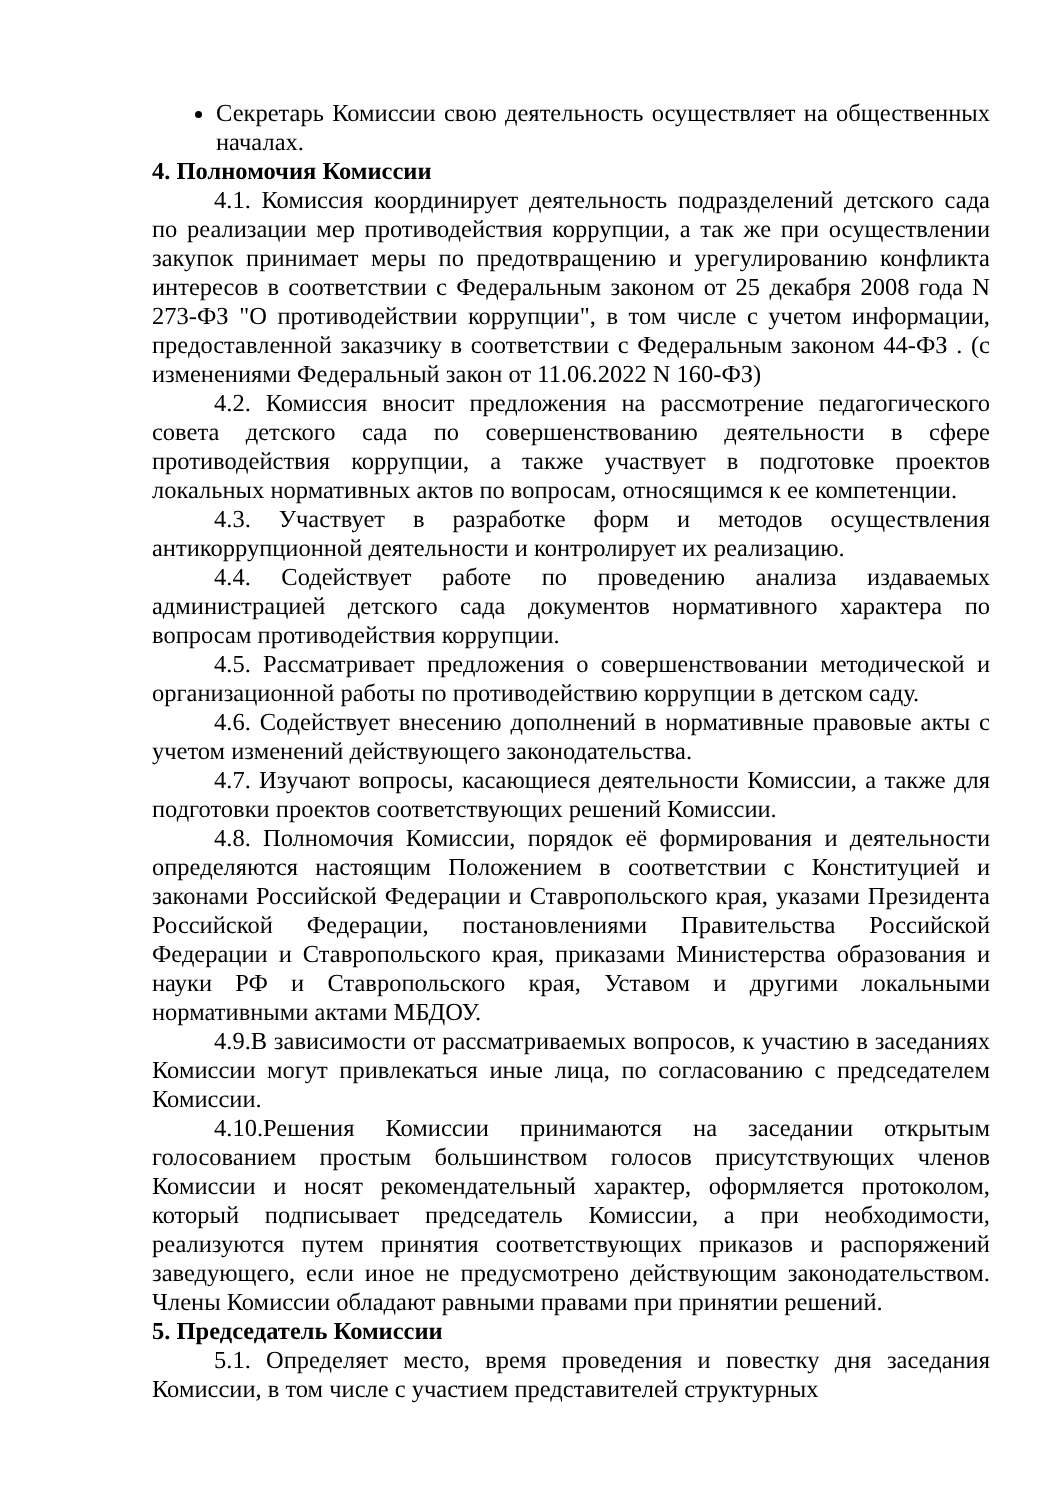Секретарь Комиссии свою деятельность осуществляет на общественных началах.
4. Полномочия Комиссии
4.1. Комиссия координирует деятельность подразделений детского сада по реализации мер противодействия коррупции, а так же при осуществлении закупок принимает меры по предотвращению и урегулированию конфликта интересов в соответствии с Федеральным законом от 25 декабря 2008 года N 273-ФЗ "О противодействии коррупции", в том числе с учетом информации, предоставленной заказчику в соответствии с Федеральным законом 44-ФЗ . (с изменениями Федеральный закон от 11.06.2022 N 160-ФЗ)
4.2. Комиссия вносит предложения на рассмотрение педагогического совета детского сада по совершенствованию деятельности в сфере противодействия коррупции, а также участвует в подготовке проектов локальных нормативных актов по вопросам, относящимся к ее компетенции.
4.3. Участвует в разработке форм и методов осуществления антикоррупционной деятельности и контролирует их реализацию.
4.4. Содействует работе по проведению анализа издаваемых администрацией детского сада документов нормативного характера по вопросам противодействия коррупции.
4.5. Рассматривает предложения о совершенствовании методической и организационной работы по противодействию коррупции в детском саду.
4.6. Содействует внесению дополнений в нормативные правовые акты с учетом изменений действующего законодательства.
4.7. Изучают вопросы, касающиеся деятельности Комиссии, а также для подготовки проектов соответствующих решений Комиссии.
4.8. Полномочия Комиссии, порядок её формирования и деятельности определяются настоящим Положением в соответствии с Конституцией и законами Российской Федерации и Ставропольского края, указами Президента Российской Федерации, постановлениями Правительства Российской Федерации и Ставропольского края, приказами Министерства образования и науки РФ и Ставропольского края, Уставом и другими локальными нормативными актами МБДОУ.
4.9.В зависимости от рассматриваемых вопросов, к участию в заседаниях Комиссии могут привлекаться иные лица, по согласованию с председателем Комиссии.
4.10.Решения Комиссии принимаются на заседании открытым голосованием простым большинством голосов присутствующих членов Комиссии и носят рекомендательный характер, оформляется протоколом, который подписывает председатель Комиссии, а при необходимости, реализуются путем принятия соответствующих приказов и распоряжений заведующего, если иное не предусмотрено действующим законодательством. Члены Комиссии обладают равными правами при принятии решений.
5. Председатель Комиссии
5.1. Определяет место, время проведения и повестку дня заседания Комиссии, в том числе с участием представителей структурных